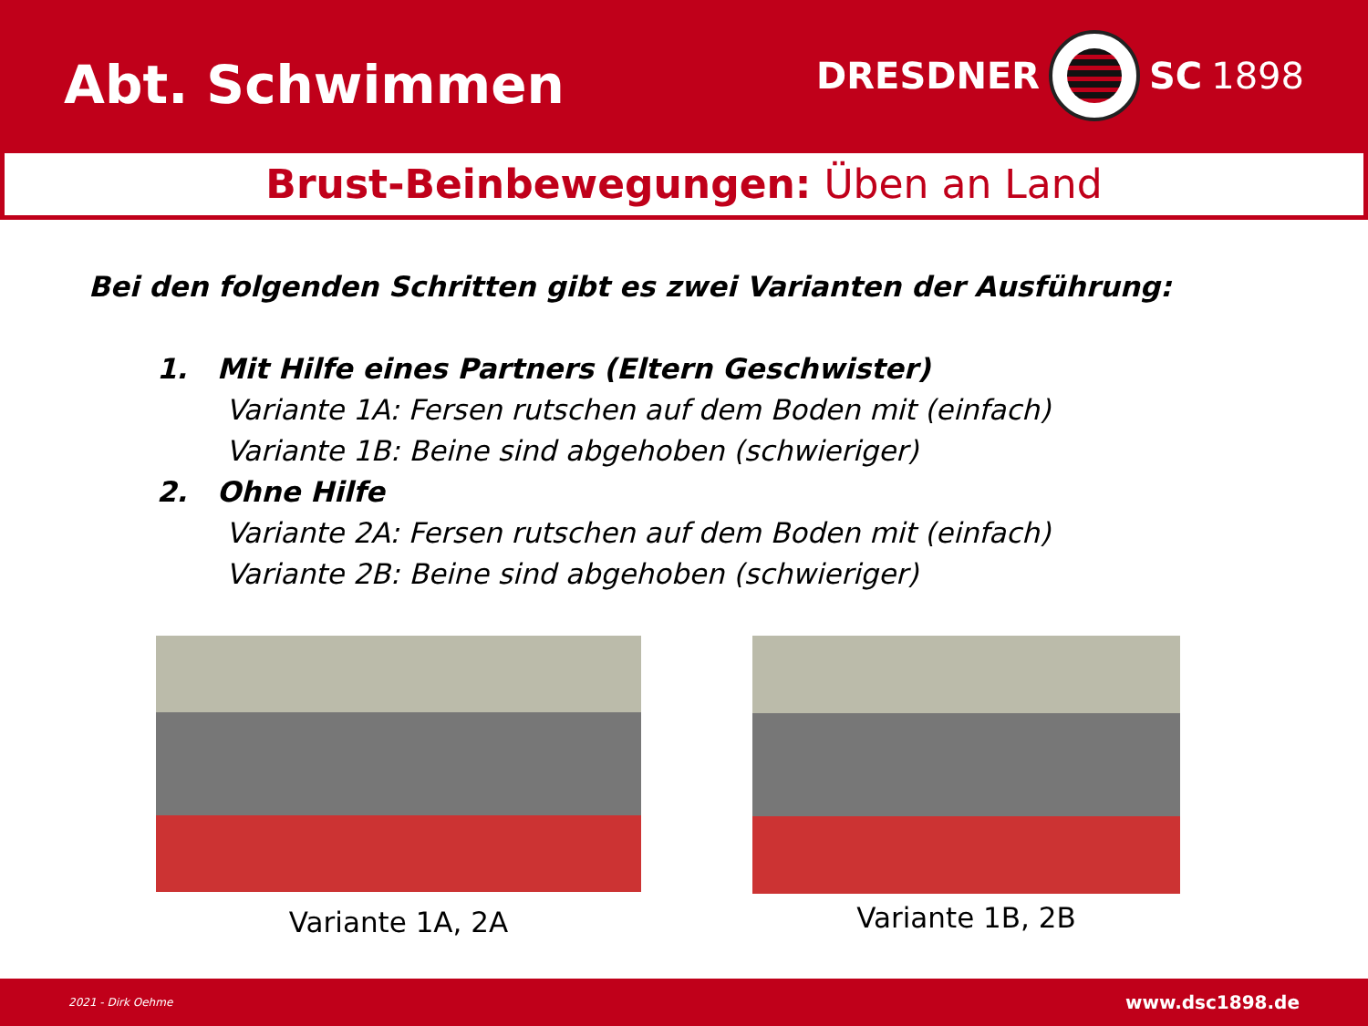Abt. Schwimmen
DRESDNER
SC 1898
Brust-Beinbewegungen: Üben an Land
Bei den folgenden Schritten gibt es zwei Varianten der Ausführung:
1. Mit Hilfe eines Partners (Eltern Geschwister)
Variante 1A: Fersen rutschen auf dem Boden mit (einfach)
Variante 1B: Beine sind abgehoben (schwieriger)
2. Ohne Hilfe
Variante 2A: Fersen rutschen auf dem Boden mit (einfach)
Variante 2B: Beine sind abgehoben (schwieriger)
Variante 1A, 2A
Variante 1B, 2B
2021 - Dirk Oehme www.dsc1898.de